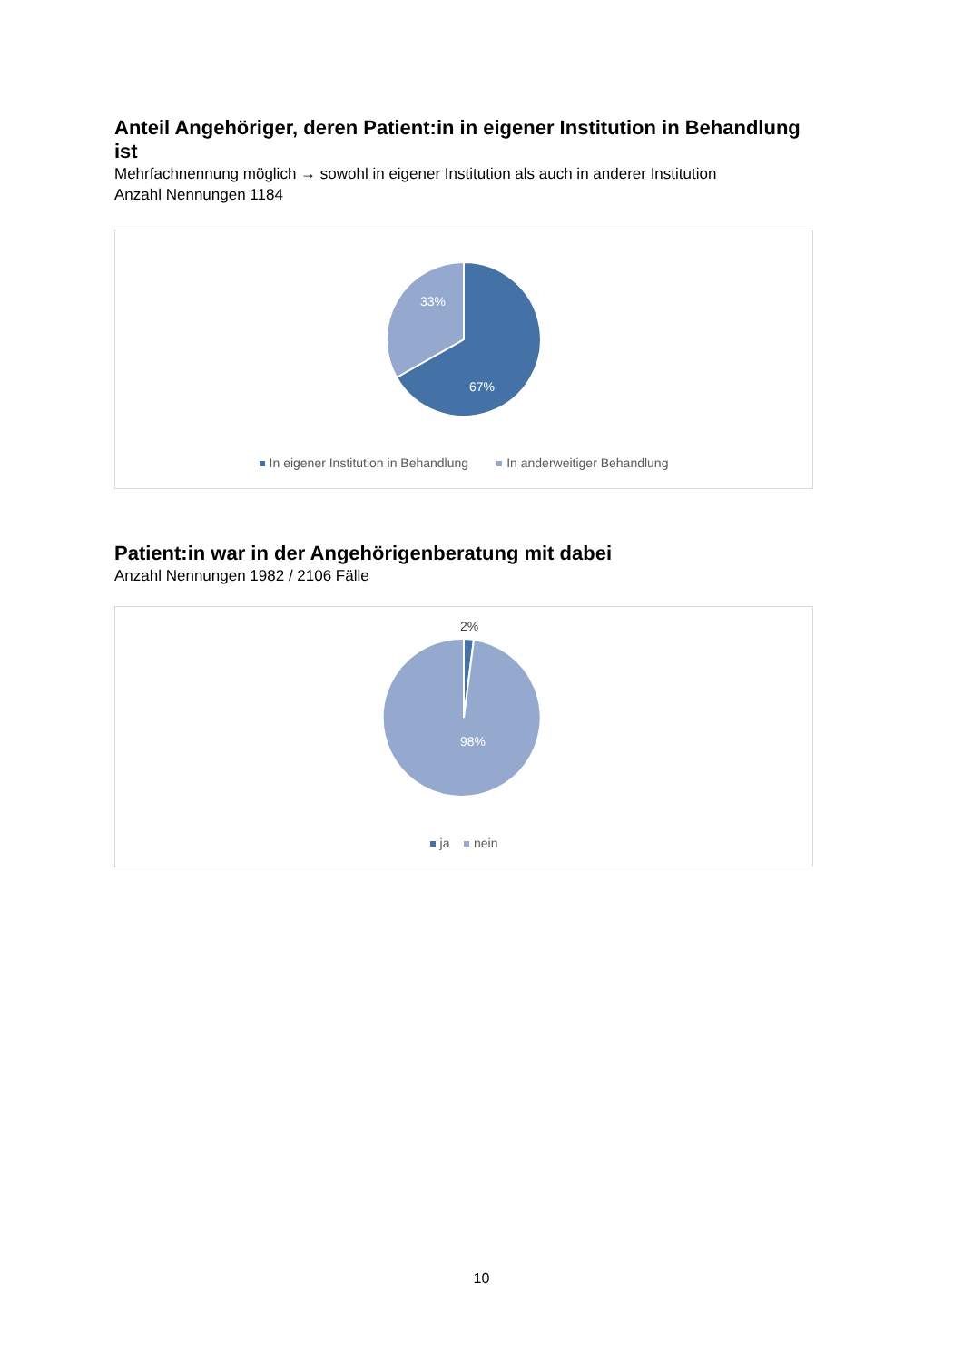Anteil Angehöriger, deren Patient:in in eigener Institution in Behandlung ist
Mehrfachnennung möglich → sowohl in eigener Institution als auch in anderer Institution
Anzahl Nennungen 1184
33%
67%
In eigener Institution in Behandlung In anderweitiger Behandlung
Patient:in war in der Angehörigenberatung mit dabei
Anzahl Nennungen 1982 / 2106 Fälle
2%
98%
ja nein
10